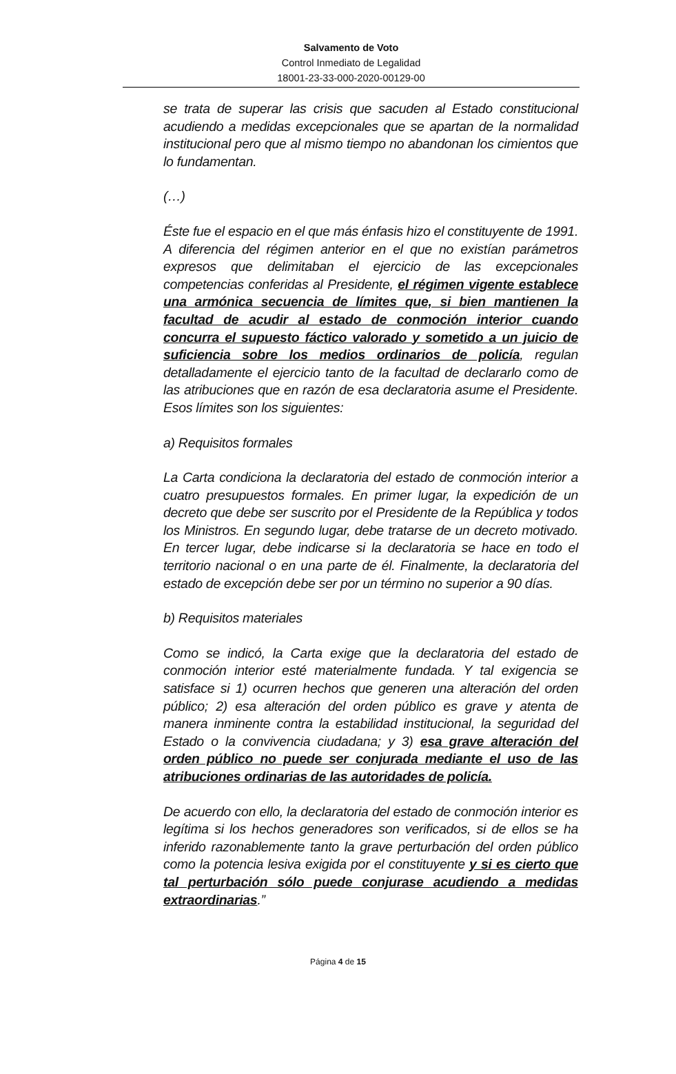Salvamento de Voto
Control Inmediato de Legalidad
18001-23-33-000-2020-00129-00
se trata de superar las crisis que sacuden al Estado constitucional acudiendo a medidas excepcionales que se apartan de la normalidad institucional pero que al mismo tiempo no abandonan los cimientos que lo fundamentan.
(…)
Éste fue el espacio en el que más énfasis hizo el constituyente de 1991. A diferencia del régimen anterior en el que no existían parámetros expresos que delimitaban el ejercicio de las excepcionales competencias conferidas al Presidente, el régimen vigente establece una armónica secuencia de límites que, si bien mantienen la facultad de acudir al estado de conmoción interior cuando concurra el supuesto fáctico valorado y sometido a un juicio de suficiencia sobre los medios ordinarios de policía, regulan detalladamente el ejercicio tanto de la facultad de declararlo como de las atribuciones que en razón de esa declaratoria asume el Presidente. Esos límites son los siguientes:
a) Requisitos formales
La Carta condiciona la declaratoria del estado de conmoción interior a cuatro presupuestos formales. En primer lugar, la expedición de un decreto que debe ser suscrito por el Presidente de la República y todos los Ministros. En segundo lugar, debe tratarse de un decreto motivado. En tercer lugar, debe indicarse si la declaratoria se hace en todo el territorio nacional o en una parte de él. Finalmente, la declaratoria del estado de excepción debe ser por un término no superior a 90 días.
b) Requisitos materiales
Como se indicó, la Carta exige que la declaratoria del estado de conmoción interior esté materialmente fundada. Y tal exigencia se satisface si 1) ocurren hechos que generen una alteración del orden público; 2) esa alteración del orden público es grave y atenta de manera inminente contra la estabilidad institucional, la seguridad del Estado o la convivencia ciudadana; y 3) esa grave alteración del orden público no puede ser conjurada mediante el uso de las atribuciones ordinarias de las autoridades de policía.
De acuerdo con ello, la declaratoria del estado de conmoción interior es legítima si los hechos generadores son verificados, si de ellos se ha inferido razonablemente tanto la grave perturbación del orden público como la potencia lesiva exigida por el constituyente y si es cierto que tal perturbación sólo puede conjurase acudiendo a medidas extraordinarias.”
Página 4 de 15